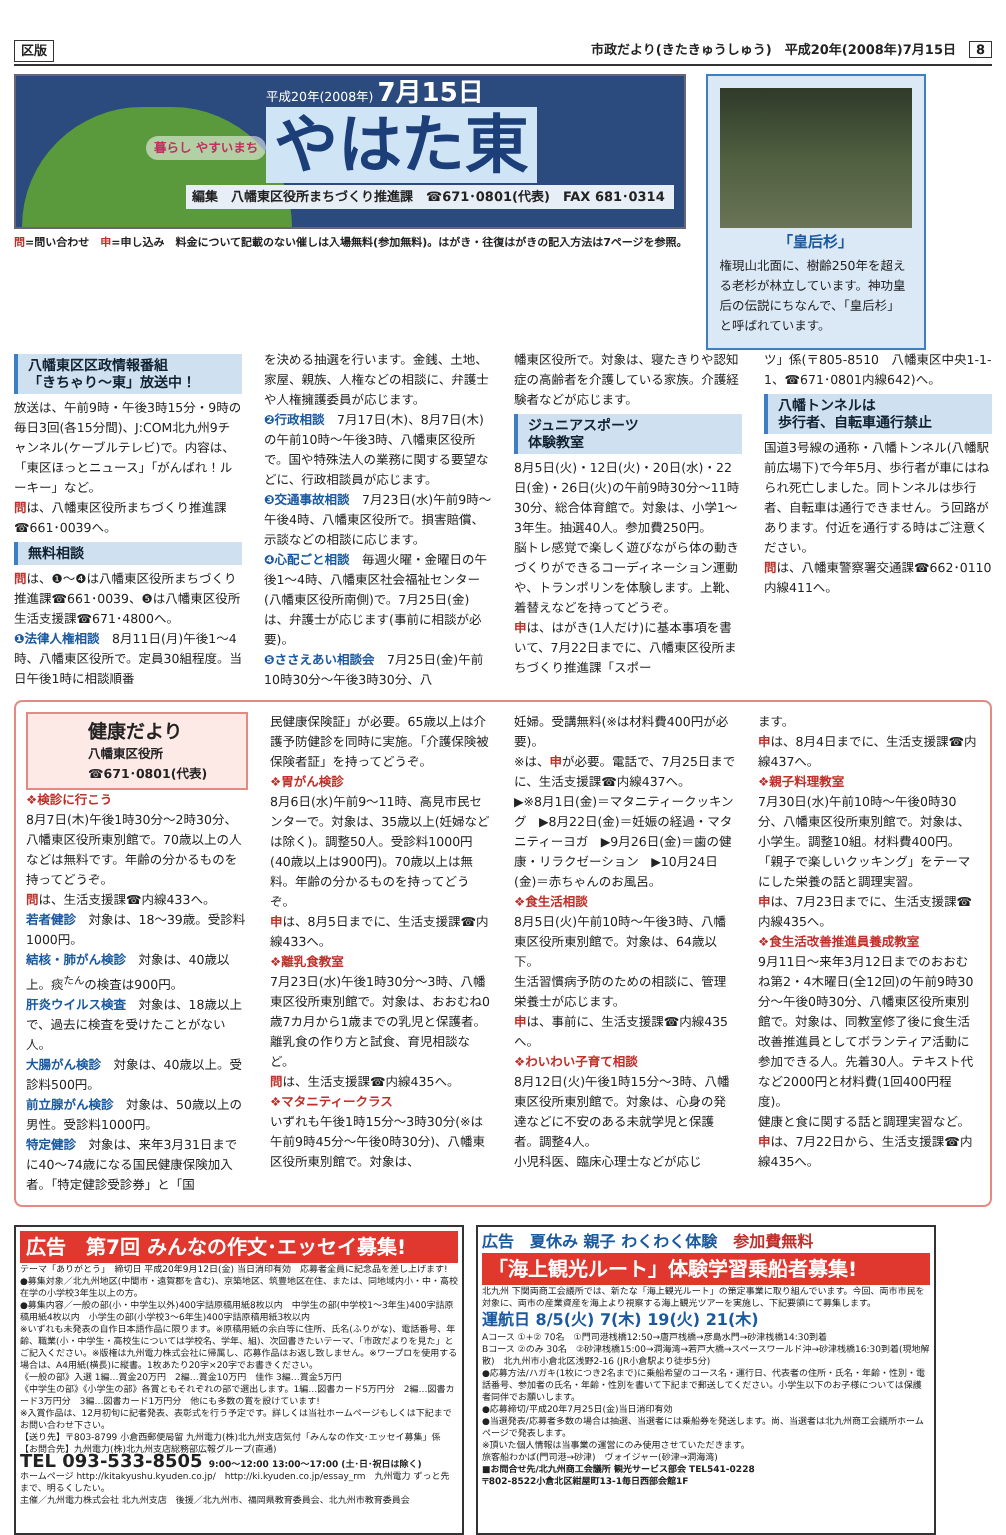区版 市政だより(きたきゅうしゅう)　平成20年(2008年)7月15日　8
暮らし やすいまち
平成20年(2008年) 7月15日
やはた東
編集　八幡東区役所まちづくり推進課　☎671･0801(代表)　FAX 681･0314
問=問い合わせ　申=申し込み　料金について記載のない催しは入場無料(参加無料)。はがき・往復はがきの記入方法は7ページを参照。
「皇后杉」
権現山北面に、樹齢250年を超える老杉が林立しています。神功皇后の伝説にちなんで、「皇后杉」と呼ばれています。
八幡東区区政情報番組
「きちゃり～東」放送中！
放送は、午前9時・午後3時15分・9時の毎日3回(各15分間)、J:COM北九州9チャンネル(ケーブルテレビ)で。内容は、「東区ほっとニュース」「がんばれ！ルーキー」など。
問は、八幡東区役所まちづくり推進課☎661･0039へ。
無料相談
問は、❶～❹は八幡東区役所まちづくり推進課☎661･0039、❺は八幡東区役所生活支援課☎671･4800へ。
❶法律人権相談　8月11日(月)午後1～4時、八幡東区役所で。定員30組程度。当日午後1時に相談順番
を決める抽選を行います。金銭、土地、家屋、親族、人権などの相談に、弁護士や人権擁護委員が応じます。
❷行政相談　7月17日(木)、8月7日(木)の午前10時～午後3時、八幡東区役所で。国や特殊法人の業務に関する要望などに、行政相談員が応じます。
❸交通事故相談　7月23日(水)午前9時～午後4時、八幡東区役所で。損害賠償、示談などの相談に応じます。
❹心配ごと相談　毎週火曜・金曜日の午後1～4時、八幡東区社会福祉センター(八幡東区役所南側)で。7月25日(金)は、弁護士が応じます(事前に相談が必要)。
❺ささえあい相談会　7月25日(金)午前10時30分～午後3時30分、八
幡東区役所で。対象は、寝たきりや認知症の高齢者を介護している家族。介護経験者などが応じます。
ジュニアスポーツ
体験教室
8月5日(火)・12日(火)・20日(水)・22日(金)・26日(火)の午前9時30分～11時30分、総合体育館で。対象は、小学1～3年生。抽選40人。参加費250円。
脳トレ感覚で楽しく遊びながら体の動きづくりができるコーディネーション運動や、トランポリンを体験します。上靴、着替えなどを持ってどうぞ。
申は、はがき(1人だけ)に基本事項を書いて、7月22日までに、八幡東区役所まちづくり推進課「スポー
ツ」係(〒805-8510　八幡東区中央1-1-1、☎671･0801内線642)へ。
八幡トンネルは
歩行者、自転車通行禁止
国道3号線の通称・八幡トンネル(八幡駅前広場下)で今年5月、歩行者が車にはねられ死亡しました。同トンネルは歩行者、自転車は通行できません。う回路があります。付近を通行する時はご注意ください。
問は、八幡東警察署交通課☎662･0110内線411へ。
健康だより
八幡東区役所
☎671･0801(代表)
❖検診に行こう
8月7日(木)午後1時30分～2時30分、八幡東区役所東別館で。70歳以上の人などは無料です。年齢の分かるものを持ってどうぞ。
問は、生活支援課☎内線433へ。
若者健診　対象は、18～39歳。受診料1000円。
結核・肺がん検診　対象は、40歳以上。痰<sup>たん</sup>の検査は900円。
肝炎ウイルス検査　対象は、18歳以上で、過去に検査を受けたことがない人。
大腸がん検診　対象は、40歳以上。受診料500円。
前立腺がん検診　対象は、50歳以上の男性。受診料1000円。
特定健診　対象は、来年3月31日までに40～74歳になる国民健康保険加入者。「特定健診受診券」と「国
民健康保険証」が必要。65歳以上は介護予防健診を同時に実施。「介護保険被保険者証」を持ってどうぞ。
❖胃がん検診
8月6日(水)午前9～11時、高見市民センターで。対象は、35歳以上(妊婦などは除く)。調整50人。受診料1000円(40歳以上は900円)。70歳以上は無料。年齢の分かるものを持ってどうぞ。
申は、8月5日までに、生活支援課☎内線433へ。
❖離乳食教室
7月23日(水)午後1時30分～3時、八幡東区役所東別館で。対象は、おおむね0歳7カ月から1歳までの乳児と保護者。
離乳食の作り方と試食、育児相談など。
問は、生活支援課☎内線435へ。
❖マタニティークラス
いずれも午後1時15分～3時30分(※は午前9時45分～午後0時30分)、八幡東区役所東別館で。対象は、
妊婦。受講無料(※は材料費400円が必要)。
※は、申が必要。電話で、7月25日までに、生活支援課☎内線437へ。
▶※8月1日(金)＝マタニティークッキング　▶8月22日(金)＝妊娠の経過・マタニティーヨガ　▶9月26日(金)＝歯の健康・リラクゼーション　▶10月24日(金)＝赤ちゃんのお風呂。
❖食生活相談
8月5日(火)午前10時～午後3時、八幡東区役所東別館で。対象は、64歳以下。
生活習慣病予防のための相談に、管理栄養士が応じます。
申は、事前に、生活支援課☎内線435へ。
❖わいわい子育て相談
8月12日(火)午後1時15分～3時、八幡東区役所東別館で。対象は、心身の発達などに不安のある未就学児と保護者。調整4人。
小児科医、臨床心理士などが応じ
ます。
申は、8月4日までに、生活支援課☎内線437へ。
❖親子料理教室
7月30日(水)午前10時～午後0時30分、八幡東区役所東別館で。対象は、小学生。調整10組。材料費400円。
「親子で楽しいクッキング」をテーマにした栄養の話と調理実習。
申は、7月23日までに、生活支援課☎内線435へ。
❖食生活改善推進員養成教室
9月11日～来年3月12日までのおおむね第2・4木曜日(全12回)の午前9時30分～午後0時30分、八幡東区役所東別館で。対象は、同教室修了後に食生活改善推進員としてボランティア活動に参加できる人。先着30人。テキスト代など2000円と材料費(1回400円程度)。
健康と食に関する話と調理実習など。
申は、7月22日から、生活支援課☎内線435へ。
広告　第7回 みんなの作文･エッセイ募集!
テーマ「ありがとう」　締切日 平成20年9月12日(金) 当日消印有効　応募者全員に記念品を差し上げます!
●募集対象／北九州地区(中間市・遠賀郡を含む)、京築地区、筑豊地区在住、または、同地域内小・中・高校在学の小学校3年生以上の方。
●募集内容／一般の部(小・中学生以外)400字詰原稿用紙8枚以内　中学生の部(中学校1～3年生)400字詰原稿用紙4枚以内　小学生の部(小学校3～6年生)400字詰原稿用紙3枚以内
※いずれも未発表の自作日本語作品に限ります。※原稿用紙の余白等に住所、氏名(ふりがな)、電話番号、年齢、職業(小・中学生・高校生については学校名、学年、組)、次回書きたいテーマ、「市政だよりを見た」とご記入ください。※版権は九州電力株式会社に帰属し、応募作品はお返し致しません。※ワープロを使用する場合は、A4用紙(横長)に縦書。1枚あたり20字×20字でお書きください。
《一般の部》入選 1編…賞金20万円　2編…賞金10万円　佳作 3編…賞金5万円
《中学生の部》《小学生の部》各賞ともそれぞれの部で選出します。1編…図書カード5万円分　2編…図書カード3万円分　3編…図書カード1万円分　他にも多数の賞を設けています!
※入賞作品は、12月初旬に記者発表、表彰式を行う予定です。詳しくは当社ホームページもしくは下記までお問い合わせ下さい。
【送り先】〒803-8799 小倉西郵便局留 九州電力(株)北九州支店気付「みんなの作文･エッセイ募集」係
【お問合先】九州電力(株)北九州支店総務部広報グループ(直通)
TEL 093-533-8505 9:00～12:00 13:00～17:00 (土･日･祝日は除く)
ホームページ http://kitakyushu.kyuden.co.jp/　http://ki.kyuden.co.jp/essay_rm　九州電力 ずっと先まで、明るくしたい。
主催／九州電力株式会社 北九州支店　後援／北九州市、福岡県教育委員会、北九州市教育委員会
広告　夏休み 親子 わくわく体験　参加費無料
「海上観光ルート」体験学習乗船者募集!
北九州 下関両商工会議所では、新たな「海上観光ルート」の策定事業に取り組んでいます。今回、両市市民を対象に、両市の産業資産を海上より視察する海上観光ツアーを実施し、下記要領にて募集します。
運航日 8/5(火) 7(木) 19(火) 21(木)
Aコース ①+② 70名　①門司港桟橋12:50→唐戸桟橋→彦島水門→砂津桟橋14:30到着
Bコース ②のみ 30名　②砂津桟橋15:00→洞海湾→若戸大橋→スペースワールド沖→砂津桟橋16:30到着(現地解散)　北九州市小倉北区浅野2-16 (JR小倉駅より徒歩5分)
●応募方法/ハガキ(1枚につき2名まで)に乗船希望のコース名・運行日、代表者の住所・氏名・年齢・性別・電話番号、参加者の氏名・年齢・性別を書いて下記まで郵送してください。小学生以下のお子様については保護者同伴でお願いします。
●応募締切/平成20年7月25日(金)当日消印有効
●当選発表/応募者多数の場合は抽選、当選者には乗船券を発送します。尚、当選者は北九州商工会議所ホームページで発表します。
※頂いた個人情報は当事業の運営にのみ使用させていただきます。
旅客船わかば(門司港→砂津)　ヴォイジャー(砂津→洞海湾)
■お問合せ先/北九州商工会議所 観光サービス部会 TEL541-0228
〒802-8522小倉北区紺屋町13-1毎日西部会館1F